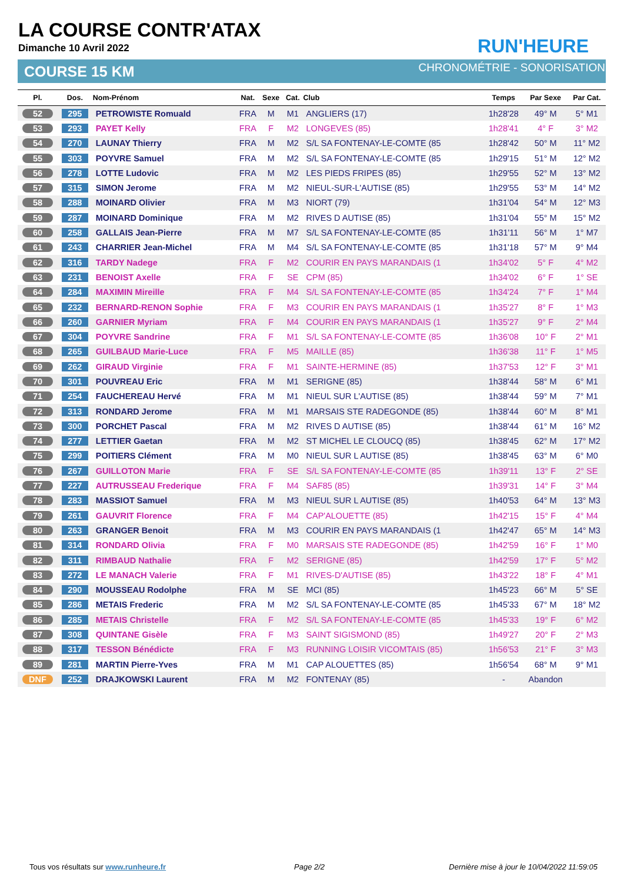LA COURSE CONTR'ATAX
Dimanche 10 Avril 2022
COURSE 15 KM
RUN'HEURE
CHRONOMÉTRIE - SONORISATION
| Pl. | Dos. | Nom-Prénom | Nat. | Sexe | Cat. | Club | Temps | Par Sexe | Par Cat. |
| --- | --- | --- | --- | --- | --- | --- | --- | --- | --- |
| 52 | 295 | PETROWISTE Romuald | FRA | M | M1 | ANGLIERS (17) | 1h28'28 | 49° M | 5° M1 |
| 53 | 293 | PAYET Kelly | FRA | F | M2 | LONGEVES (85) | 1h28'41 | 4° F | 3° M2 |
| 54 | 270 | LAUNAY Thierry | FRA | M | M2 | S/L SA FONTENAY-LE-COMTE (85 | 1h28'42 | 50° M | 11° M2 |
| 55 | 303 | POYVRE Samuel | FRA | M | M2 | S/L SA FONTENAY-LE-COMTE (85 | 1h29'15 | 51° M | 12° M2 |
| 56 | 278 | LOTTE Ludovic | FRA | M | M2 | LES PIEDS FRIPES (85) | 1h29'55 | 52° M | 13° M2 |
| 57 | 315 | SIMON Jerome | FRA | M | M2 | NIEUL-SUR-L'AUTISE (85) | 1h29'55 | 53° M | 14° M2 |
| 58 | 288 | MOINARD Olivier | FRA | M | M3 | NIORT (79) | 1h31'04 | 54° M | 12° M3 |
| 59 | 287 | MOINARD Dominique | FRA | M | M2 | RIVES D AUTISE (85) | 1h31'04 | 55° M | 15° M2 |
| 60 | 258 | GALLAIS Jean-Pierre | FRA | M | M7 | S/L SA FONTENAY-LE-COMTE (85 | 1h31'11 | 56° M | 1° M7 |
| 61 | 243 | CHARRIER Jean-Michel | FRA | M | M4 | S/L SA FONTENAY-LE-COMTE (85 | 1h31'18 | 57° M | 9° M4 |
| 62 | 316 | TARDY Nadege | FRA | F | M2 | COURIR EN PAYS MARANDAIS (1 | 1h34'02 | 5° F | 4° M2 |
| 63 | 231 | BENOIST Axelle | FRA | F | SE | CPM (85) | 1h34'02 | 6° F | 1° SE |
| 64 | 284 | MAXIMIN Mireille | FRA | F | M4 | S/L SA FONTENAY-LE-COMTE (85 | 1h34'24 | 7° F | 1° M4 |
| 65 | 232 | BERNARD-RENON Sophie | FRA | F | M3 | COURIR EN PAYS MARANDAIS (1 | 1h35'27 | 8° F | 1° M3 |
| 66 | 260 | GARNIER Myriam | FRA | F | M4 | COURIR EN PAYS MARANDAIS (1 | 1h35'27 | 9° F | 2° M4 |
| 67 | 304 | POYVRE Sandrine | FRA | F | M1 | S/L SA FONTENAY-LE-COMTE (85 | 1h36'08 | 10° F | 2° M1 |
| 68 | 265 | GUILBAUD Marie-Luce | FRA | F | M5 | MAILLE (85) | 1h36'38 | 11° F | 1° M5 |
| 69 | 262 | GIRAUD Virginie | FRA | F | M1 | SAINTE-HERMINE (85) | 1h37'53 | 12° F | 3° M1 |
| 70 | 301 | POUVREAU Eric | FRA | M | M1 | SERIGNE (85) | 1h38'44 | 58° M | 6° M1 |
| 71 | 254 | FAUCHEREAU Hervé | FRA | M | M1 | NIEUL SUR L'AUTISE (85) | 1h38'44 | 59° M | 7° M1 |
| 72 | 313 | RONDARD Jerome | FRA | M | M1 | MARSAIS STE RADEGONDE (85) | 1h38'44 | 60° M | 8° M1 |
| 73 | 300 | PORCHET Pascal | FRA | M | M2 | RIVES D AUTISE (85) | 1h38'44 | 61° M | 16° M2 |
| 74 | 277 | LETTIER Gaetan | FRA | M | M2 | ST MICHEL LE CLOUCQ (85) | 1h38'45 | 62° M | 17° M2 |
| 75 | 299 | POITIERS Clément | FRA | M | M0 | NIEUL SUR L AUTISE (85) | 1h38'45 | 63° M | 6° M0 |
| 76 | 267 | GUILLOTON Marie | FRA | F | SE | S/L SA FONTENAY-LE-COMTE (85 | 1h39'11 | 13° F | 2° SE |
| 77 | 227 | AUTRUSSEAU Frederique | FRA | F | M4 | SAF85 (85) | 1h39'31 | 14° F | 3° M4 |
| 78 | 283 | MASSIOT Samuel | FRA | M | M3 | NIEUL SUR L AUTISE (85) | 1h40'53 | 64° M | 13° M3 |
| 79 | 261 | GAUVRIT Florence | FRA | F | M4 | CAP'ALOUETTE (85) | 1h42'15 | 15° F | 4° M4 |
| 80 | 263 | GRANGER Benoit | FRA | M | M3 | COURIR EN PAYS MARANDAIS (1 | 1h42'47 | 65° M | 14° M3 |
| 81 | 314 | RONDARD Olivia | FRA | F | M0 | MARSAIS STE RADEGONDE (85) | 1h42'59 | 16° F | 1° M0 |
| 82 | 311 | RIMBAUD Nathalie | FRA | F | M2 | SERIGNE (85) | 1h42'59 | 17° F | 5° M2 |
| 83 | 272 | LE MANACH Valerie | FRA | F | M1 | RIVES-D'AUTISE (85) | 1h43'22 | 18° F | 4° M1 |
| 84 | 290 | MOUSSEAU Rodolphe | FRA | M | SE | MCI (85) | 1h45'23 | 66° M | 5° SE |
| 85 | 286 | METAIS Frederic | FRA | M | M2 | S/L SA FONTENAY-LE-COMTE (85 | 1h45'33 | 67° M | 18° M2 |
| 86 | 285 | METAIS Christelle | FRA | F | M2 | S/L SA FONTENAY-LE-COMTE (85 | 1h45'33 | 19° F | 6° M2 |
| 87 | 308 | QUINTANE Gisèle | FRA | F | M3 | SAINT SIGISMOND (85) | 1h49'27 | 20° F | 2° M3 |
| 88 | 317 | TESSON Bénédicte | FRA | F | M3 | RUNNING LOISIR VICOMTAIS (85) | 1h56'53 | 21° F | 3° M3 |
| 89 | 281 | MARTIN Pierre-Yves | FRA | M | M1 | CAP ALOUETTES (85) | 1h56'54 | 68° M | 9° M1 |
| DNF | 252 | DRAJKOWSKI Laurent | FRA | M | M2 | FONTENAY (85) | - | Abandon | |
Tous vos résultats sur www.runheure.fr
Page 2/2
Dernière mise à jour le 10/04/2022 11:59:05